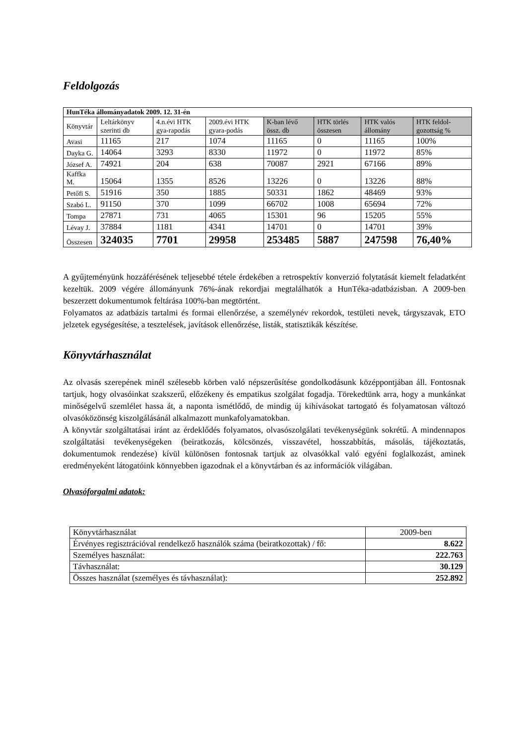Feldolgozás
| HunTéka állományadatok 2009. 12. 31-én | | | | | | | |
| Könyvtár | Leltárkönyv szerinti db | 4.n.évi HTK gya-rapodás | 2009.évi HTK gyara-podás | K-ban lévő össz. db | HTK törlés összesen | HTK valós állomány | HTK feldol-gozottság % |
| Avasi | 11165 | 217 | 1074 | 11165 | 0 | 11165 | 100% |
| Dayka G. | 14064 | 3293 | 8330 | 11972 | 0 | 11972 | 85% |
| József A. | 74921 | 204 | 638 | 70087 | 2921 | 67166 | 89% |
| Kaffka M. | 15064 | 1355 | 8526 | 13226 | 0 | 13226 | 88% |
| Petőfi S. | 51916 | 350 | 1885 | 50331 | 1862 | 48469 | 93% |
| Szabó L. | 91150 | 370 | 1099 | 66702 | 1008 | 65694 | 72% |
| Tompa | 27871 | 731 | 4065 | 15301 | 96 | 15205 | 55% |
| Lévay J. | 37884 | 1181 | 4341 | 14701 | 0 | 14701 | 39% |
| Összesen | 324035 | 7701 | 29958 | 253485 | 5887 | 247598 | 76,40% |
A gyűjteményünk hozzáférésének teljesebbé tétele érdekében a retrospektív konverzió folytatását kiemelt feladatként kezeltük. 2009 végére állományunk 76%-ának rekordjai megtalálhatók a HunTéka-adatbázisban. A 2009-ben beszerzett dokumentumok feltárása 100%-ban megtörtént.
Folyamatos az adatbázis tartalmi és formai ellenőrzése, a személynév rekordok, testületi nevek, tárgyszavak, ETO jelzetek egységesítése, a tesztelések, javítások ellenőrzése, listák, statisztikák készítése.
Könyvtárhasználat
Az olvasás szerepének minél szélesebb körben való népszerűsítése gondolkodásunk középpontjában áll. Fontosnak tartjuk, hogy olvasóinkat szakszerű, előzékeny és empatikus szolgálat fogadja. Törekedtünk arra, hogy a munkánkat minőségelvű szemlélet hassa át, a naponta ismétlődő, de mindig új kihívásokat tartogató és folyamatosan változó olvasóközönség kiszolgálásánál alkalmazott munkafolyamatokban.
A könyvtár szolgáltatásai iránt az érdeklődés folyamatos, olvasószolgálati tevékenységünk sokrétű. A mindennapos szolgáltatási tevékenységeken (beiratkozás, kölcsönzés, visszavétel, hosszabbítás, másolás, tájékoztatás, dokumentumok rendezése) kívül különösen fontosnak tartjuk az olvasókkal való egyéni foglalkozást, aminek eredményeként látogatóink könnyebben igazodnak el a könyvtárban és az információk világában.
Olvasóforgalmi adatok:
| Könyvtárhasználat | 2009-ben |
| Érvényes regisztrációval rendelkező használók száma (beiratkozottak) / fő: | 8.622 |
| Személyes használat: | 222.763 |
| Távhasználat: | 30.129 |
| Összes használat (személyes és távhasználat): | 252.892 |